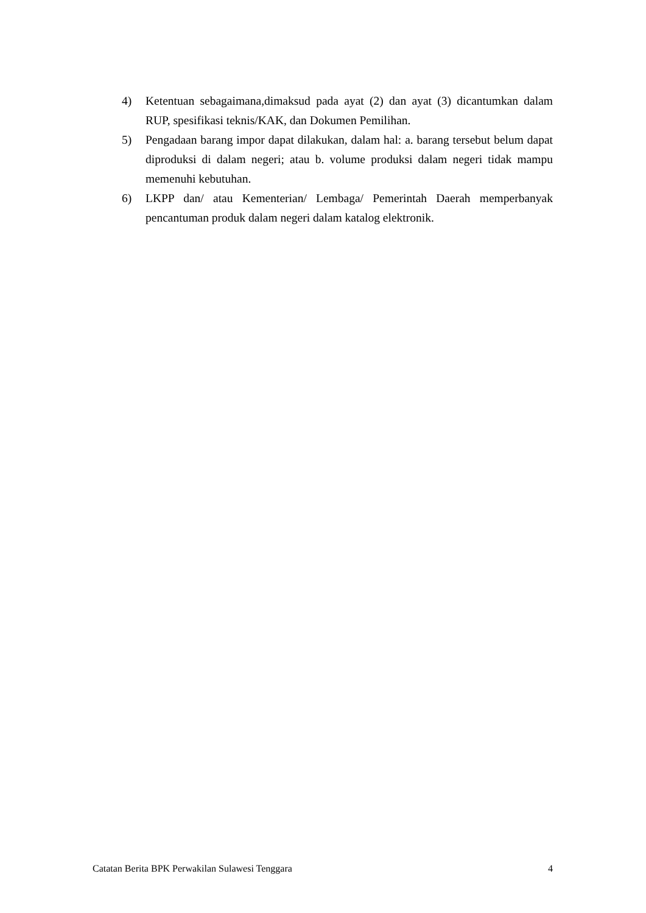4) Ketentuan sebagaimana,dimaksud pada ayat (2) dan ayat (3) dicantumkan dalam RUP, spesifikasi teknis/KAK, dan Dokumen Pemilihan.
5) Pengadaan barang impor dapat dilakukan, dalam hal: a. barang tersebut belum dapat diproduksi di dalam negeri; atau b. volume produksi dalam negeri tidak mampu memenuhi kebutuhan.
6) LKPP dan/ atau Kementerian/ Lembaga/ Pemerintah Daerah memperbanyak pencantuman produk dalam negeri dalam katalog elektronik.
Catatan Berita BPK Perwakilan Sulawesi Tenggara 4